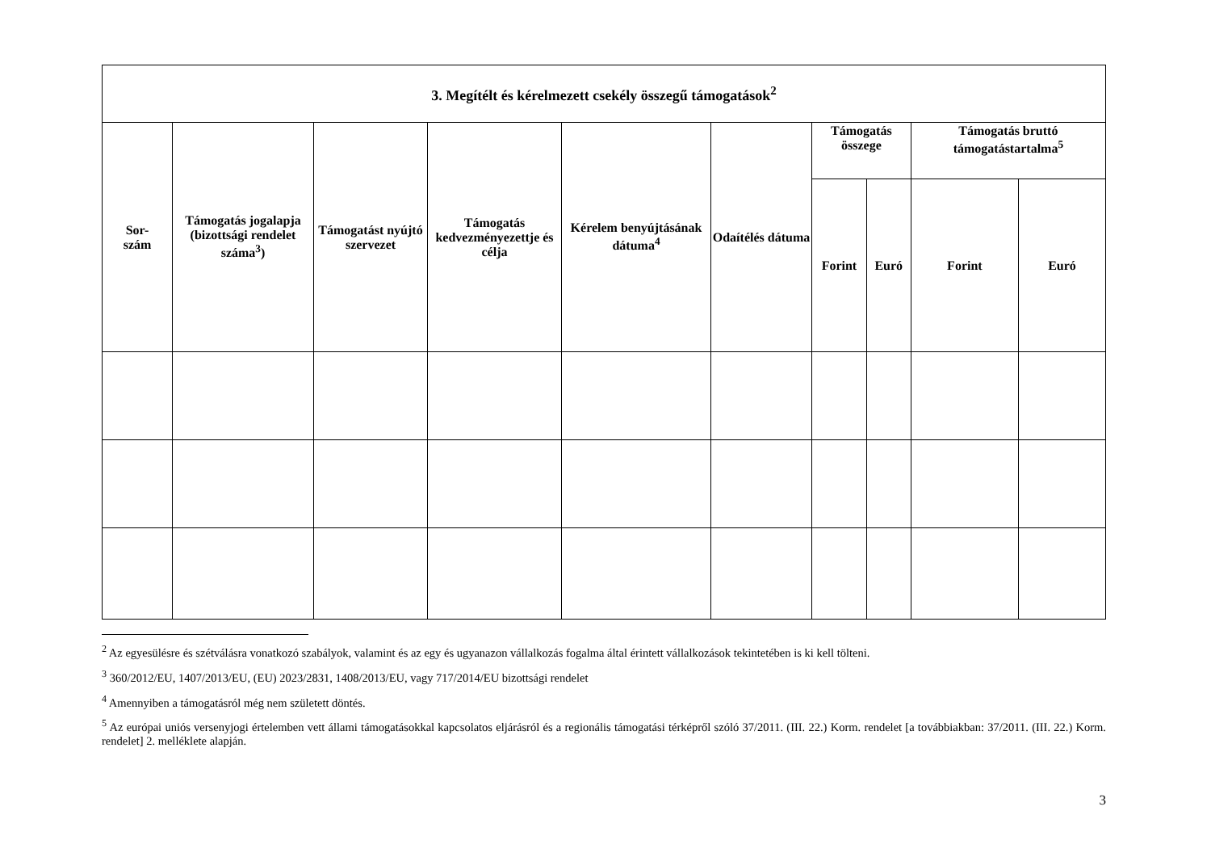| 3. Megítélt és kérelmezett csekély összegű támogatások<sup>2</sup> | | | | | | | | | |
| --- | --- | --- | --- | --- | --- | --- | --- | --- | --- |
| Sor- szám | Támogatás jogalapja (bizottsági rendelet száma<sup>3</sup>) | Támogatást nyújtó szervezet | Támogatás kedvezményezettje és célja | Kérelem benyújtásának dátuma<sup>4</sup> | Odaítélés dátuma | Támogatás összege | | Támogatás bruttó támogatástartalma<sup>5</sup> | |
| | | | | | | Forint | Euró | Forint | Euró |
<sup>2</sup> Az egyesülésre és szétválásra vonatkozó szabályok, valamint és az egy és ugyanazon vállalkozás fogalma által érintett vállalkozások tekintetében is ki kell tölteni.
<sup>3</sup> 360/2012/EU, 1407/2013/EU, (EU) 2023/2831, 1408/2013/EU, vagy 717/2014/EU bizottsági rendelet
<sup>4</sup> Amennyiben a támogatásról még nem született döntés.
<sup>5</sup> Az európai uniós versenyjogi értelemben vett állami támogatásokkal kapcsolatos eljárásról és a regionális támogatási térképről szóló 37/2011. (III. 22.) Korm. rendelet [a továbbiakban: 37/2011. (III. 22.) Korm. rendelet] 2. melléklete alapján.
3